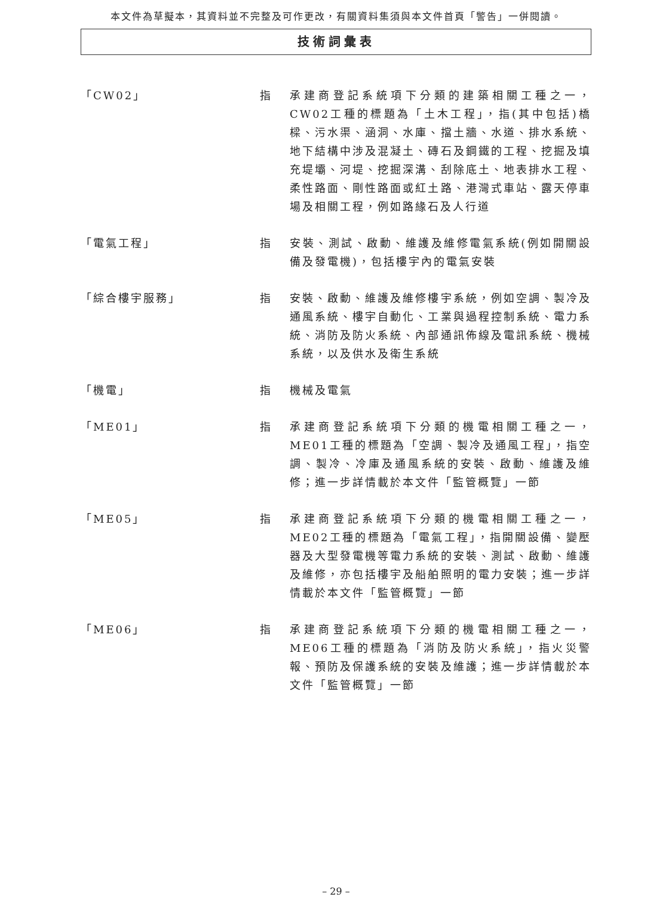本文件為草擬本，其資料並不完整及可作更改，有關資料集須與本文件首頁「警告」一併閱讀。
技術詞彙表
「CW02」 指 承建商登記系統項下分類的建築相關工種之一，CW02工種的標題為「土木工程」，指(其中包括)橋樑、污水渠、涵洞、水庫、擋土牆、水道、排水系統、地下結構中涉及混凝土、磚石及鋼鐵的工程、挖掘及填充堤壩、河堤、挖掘深溝、刮除底土、地表排水工程、柔性路面、剛性路面或紅土路、港灣式車站、露天停車場及相關工程，例如路緣石及人行道
「電氣工程」 指 安裝、測試、啟動、維護及維修電氣系統(例如開關設備及發電機)，包括樓宇內的電氣安裝
「綜合樓宇服務」 指 安裝、啟動、維護及維修樓宇系統，例如空調、製冷及通風系統、樓宇自動化、工業與過程控制系統、電力系統、消防及防火系統、內部通訊佈線及電訊系統、機械系統，以及供水及衛生系統
「機電」 指 機械及電氣
「ME01」 指 承建商登記系統項下分類的機電相關工種之一，ME01工種的標題為「空調、製冷及通風工程」，指空調、製冷、冷庫及通風系統的安裝、啟動、維護及維修；進一步詳情載於本文件「監管概覽」一節
「ME05」 指 承建商登記系統項下分類的機電相關工種之一，ME02工種的標題為「電氣工程」，指開關設備、變壓器及大型發電機等電力系統的安裝、測試、啟動、維護及維修，亦包括樓宇及船舶照明的電力安裝；進一步詳情載於本文件「監管概覽」一節
「ME06」 指 承建商登記系統項下分類的機電相關工種之一，ME06工種的標題為「消防及防火系統」，指火災警報、預防及保護系統的安裝及維護；進一步詳情載於本文件「監管概覽」一節
– 29 –